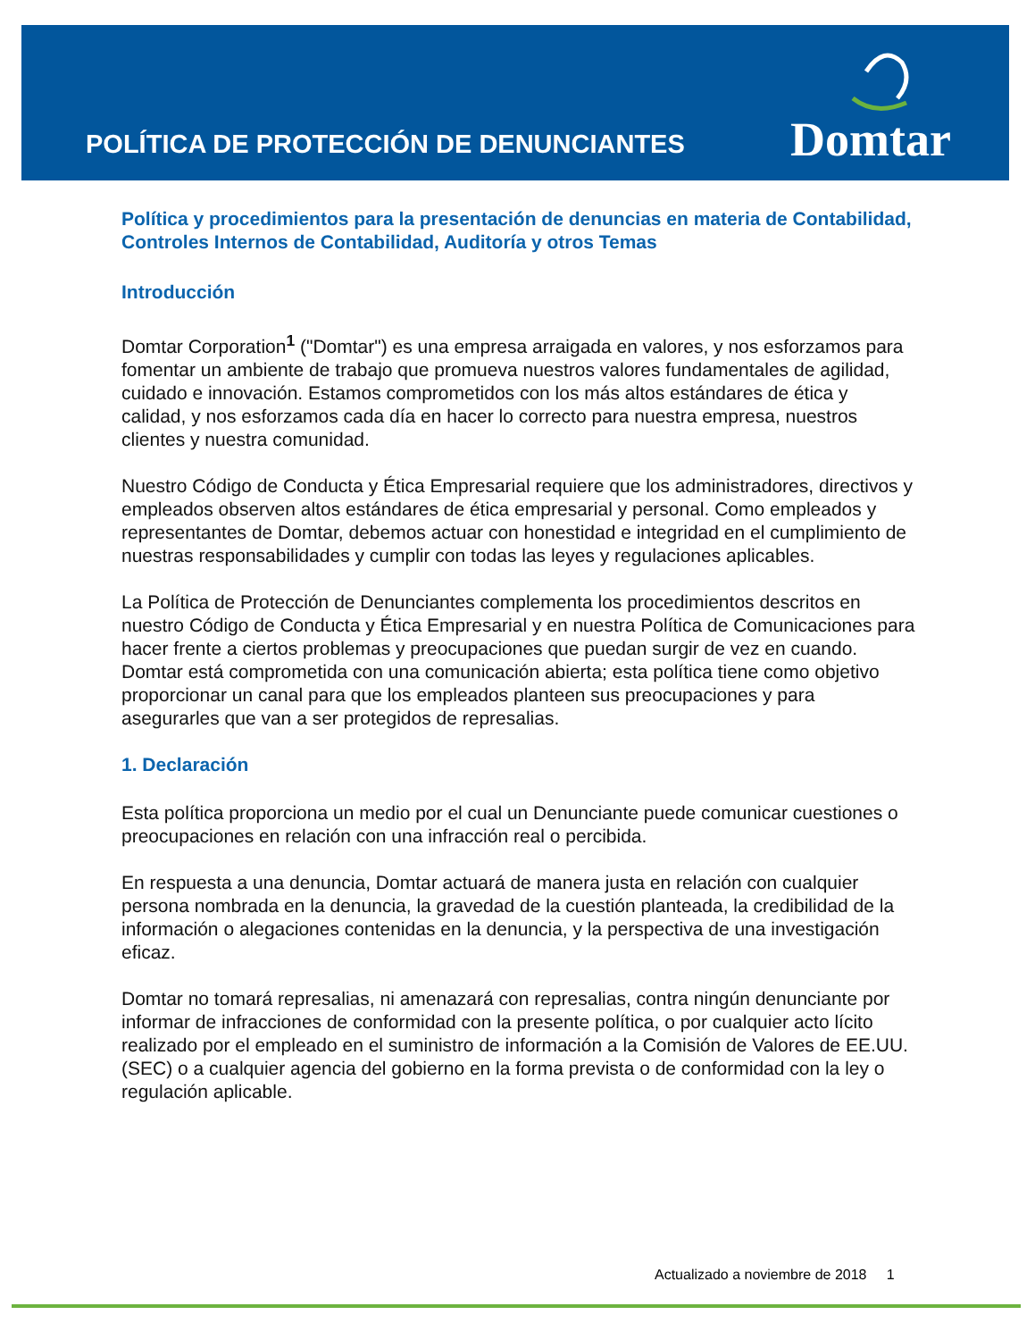POLÍTICA DE PROTECCIÓN DE DENUNCIANTES
Domtar
Política y procedimientos para la presentación de denuncias en materia de Contabilidad, Controles Internos de Contabilidad, Auditoría y otros Temas
Introducción
Domtar Corporation<sup>1</sup> ("Domtar") es una empresa arraigada en valores, y nos esforzamos para fomentar un ambiente de trabajo que promueva nuestros valores fundamentales de agilidad, cuidado e innovación. Estamos comprometidos con los más altos estándares de ética y calidad, y nos esforzamos cada día en hacer lo correcto para nuestra empresa, nuestros clientes y nuestra comunidad.
Nuestro Código de Conducta y Ética Empresarial requiere que los administradores, directivos y empleados observen altos estándares de ética empresarial y personal. Como empleados y representantes de Domtar, debemos actuar con honestidad e integridad en el cumplimiento de nuestras responsabilidades y cumplir con todas las leyes y regulaciones aplicables.
La Política de Protección de Denunciantes complementa los procedimientos descritos en nuestro Código de Conducta y Ética Empresarial y en nuestra Política de Comunicaciones para hacer frente a ciertos problemas y preocupaciones que puedan surgir de vez en cuando. Domtar está comprometida con una comunicación abierta; esta política tiene como objetivo proporcionar un canal para que los empleados planteen sus preocupaciones y para asegurarles que van a ser protegidos de represalias.
1. Declaración
Esta política proporciona un medio por el cual un Denunciante puede comunicar cuestiones o preocupaciones en relación con una infracción real o percibida.
En respuesta a una denuncia, Domtar actuará de manera justa en relación con cualquier persona nombrada en la denuncia, la gravedad de la cuestión planteada, la credibilidad de la información o alegaciones contenidas en la denuncia, y la perspectiva de una investigación eficaz.
Domtar no tomará represalias, ni amenazará con represalias, contra ningún denunciante por informar de infracciones de conformidad con la presente política, o por cualquier acto lícito realizado por el empleado en el suministro de información a la Comisión de Valores de EE.UU. (SEC) o a cualquier agencia del gobierno en la forma prevista o de conformidad con la ley o regulación aplicable.
Actualizado a noviembre de 2018 1